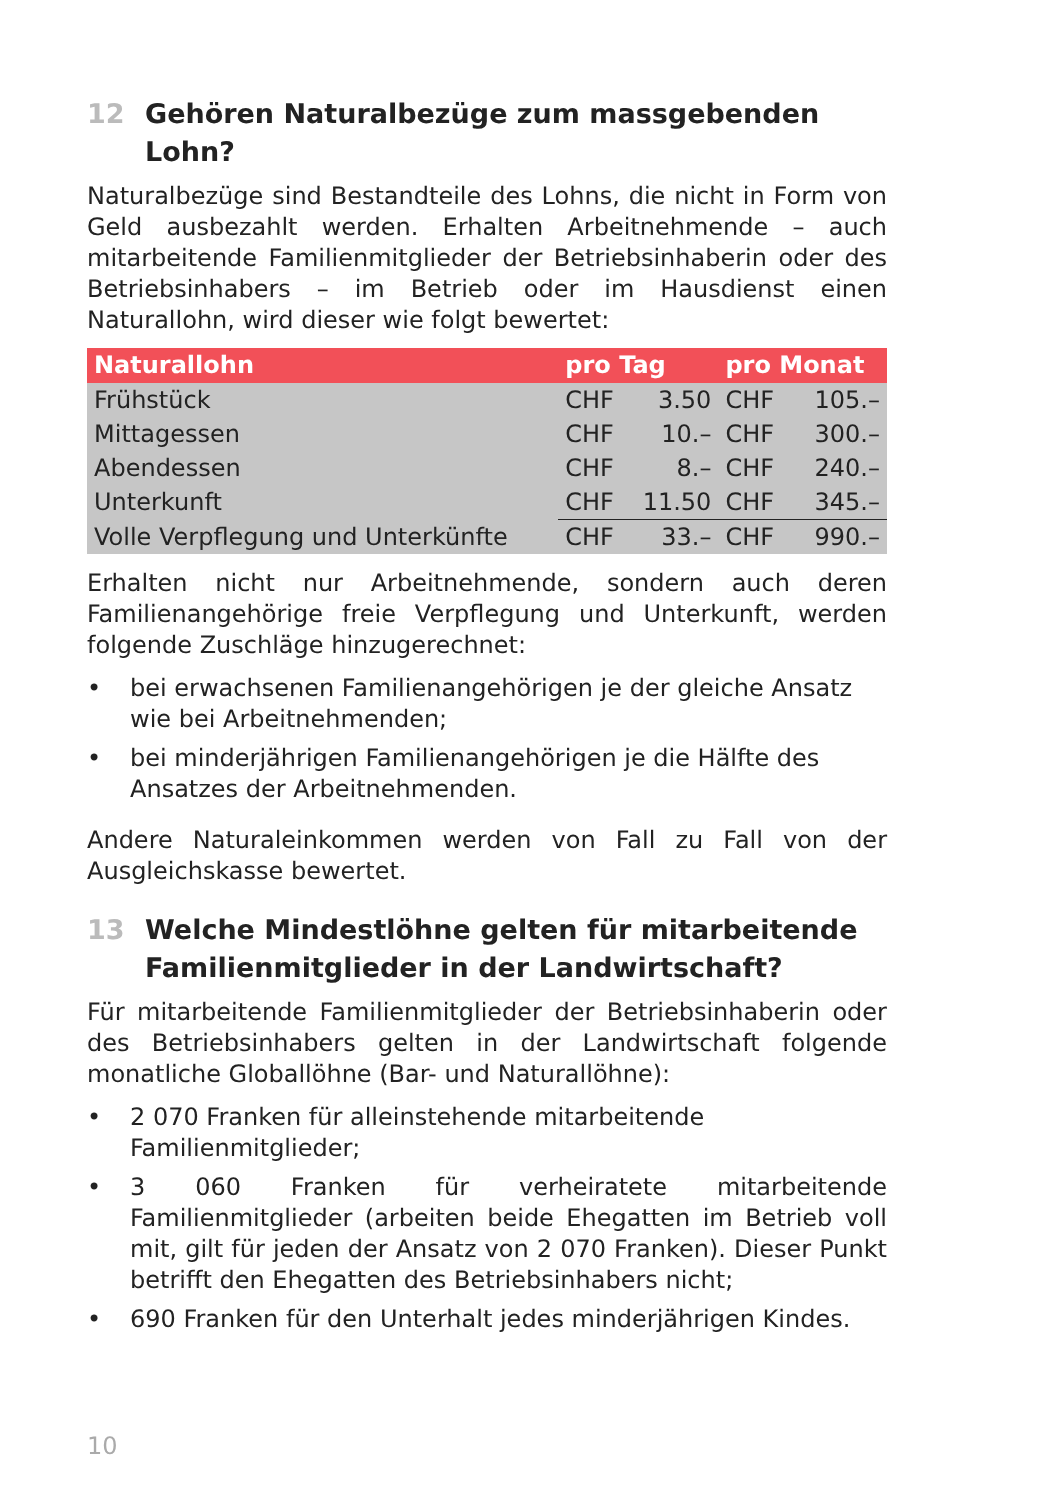12 Gehören Naturalbezüge zum massgebenden Lohn?
Naturalbezüge sind Bestandteile des Lohns, die nicht in Form von Geld ausbezahlt werden. Erhalten Arbeitnehmende – auch mitarbeitende Familienmitglieder der Betriebsinhaberin oder des Betriebsinhabers – im Betrieb oder im Hausdienst einen Naturallohn, wird dieser wie folgt bewertet:
| Naturallohn | pro Tag | | pro Monat | |
| --- | --- | --- | --- | --- |
| Frühstück | CHF | 3.50 | CHF | 105.– |
| Mittagessen | CHF | 10.– | CHF | 300.– |
| Abendessen | CHF | 8.– | CHF | 240.– |
| Unterkunft | CHF | 11.50 | CHF | 345.– |
| Volle Verpflegung und Unterkünfte | CHF | 33.– | CHF | 990.– |
Erhalten nicht nur Arbeitnehmende, sondern auch deren Familienangehörige freie Verpflegung und Unterkunft, werden folgende Zuschläge hinzugerechnet:
• bei erwachsenen Familienangehörigen je der gleiche Ansatz wie bei Arbeitnehmenden;
• bei minderjährigen Familienangehörigen je die Hälfte des Ansatzes der Arbeitnehmenden.
Andere Naturaleinkommen werden von Fall zu Fall von der Ausgleichskasse bewertet.
13 Welche Mindestlöhne gelten für mitarbeitende Familienmitglieder in der Landwirtschaft?
Für mitarbeitende Familienmitglieder der Betriebsinhaberin oder des Betriebsinhabers gelten in der Landwirtschaft folgende monatliche Globallöhne (Bar- und Naturallöhne):
• 2 070 Franken für alleinstehende mitarbeitende Familienmitglieder;
• 3 060 Franken für verheiratete mitarbeitende Familienmitglieder (arbeiten beide Ehegatten im Betrieb voll mit, gilt für jeden der Ansatz von 2 070 Franken). Dieser Punkt betrifft den Ehegatten des Betriebsinhabers nicht;
• 690 Franken für den Unterhalt jedes minderjährigen Kindes.
10